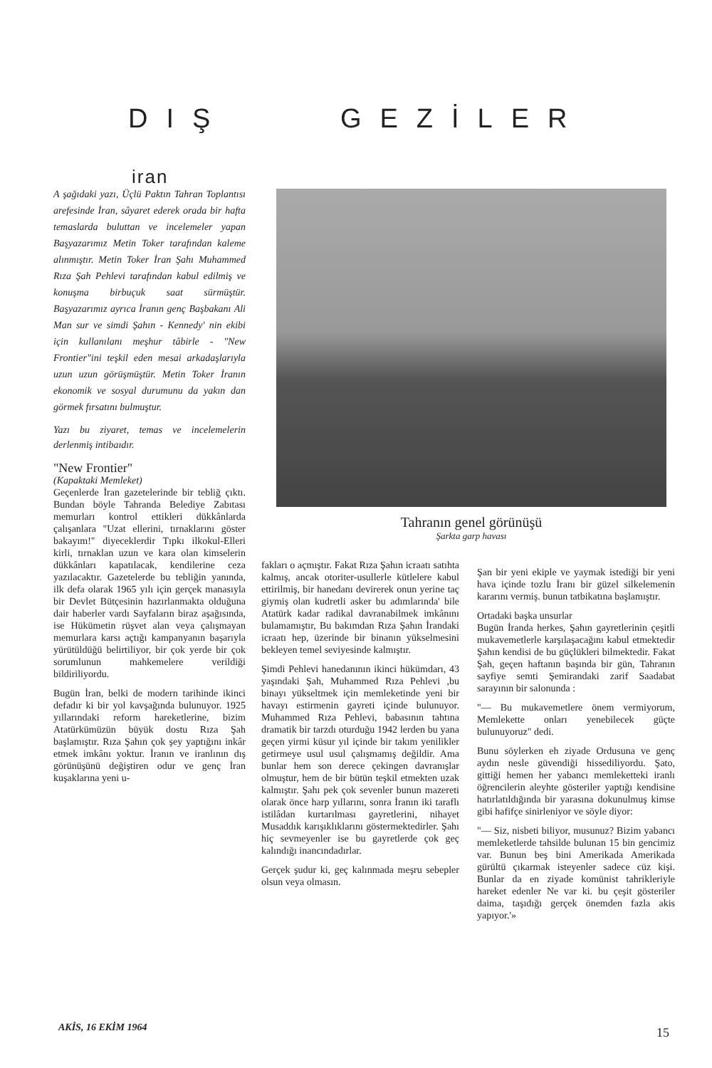DIŞ GEZİLER
iran
A şağıdaki yazı, Üçlü Paktın Tahran Toplantısı arefesinde İran, sâyaret ederek orada bir hafta temaslarda buluttan ve incelemeler yapan Başyazarımız Metin Toker tarafından kaleme alınmıştır. Metin Toker İran Şahı Muhammed Rıza Şah Pehlevi tarafından kabul edilmiş ve konuşma birbuçuk saat sürmüştür. Başyazarımız ayrıca İranın genç Başbakanı Ali Man sur ve simdi Şahın - Kennedy' nin ekibi için kullanılanı meşhur tâbirle - "New Frontier"ini teşkil eden mesai arkadaşlarıyla uzun uzun görüşmüştür. Metin Toker İranın ekonomik ve sosyal durumunu da yakın dan görmek fırsatını bulmuştur.
Yazı bu ziyaret, temas ve incelemelerin derlenmiş intibaıdır.
"New Frontier"
(Kapaktaki Memleket)
Geçenlerde İran gazetelerinde bir tebliğ çıktı. Bundan böyle Tahranda Belediye Zabıtası memurları kontrol ettikleri dükkânlarda çalışanlara "Uzat ellerini, tırnaklarını göster bakayım!" diyeceklerdir Tıpkı ilkokul-Elleri kirli, tırnaklan uzun ve kara olan kimselerin dükkânları kapatılacak, kendilerine ceza yazılacaktır. Gazetelerde bu tebliğin yanında, ilk defa olarak 1965 yılı için gerçek manasıyla bir Devlet Bütçesinin hazırlanmakta olduğuna dair haberler vardı Sayfaların biraz aşağısında, ise Hükümetin rüşvet alan veya çalışmayan memurlara karsı açtığı kampanyanın başarıyla yürütüldüğü belirtiliyor, bir çok yerde bir çok sorumlunun mahkemelere verildiği bildiriliyordu.
Bugün İran, belki de modern tarihinde ikinci defadır ki bir yol kavşağında bulunuyor. 1925 yıllarındaki reform hareketlerine, bizim Atatürkümüzün büyük dostu Rıza Şah başlamıştır. Rıza Şahın çok şey yaptığını inkâr etmek imkânı yoktur. İranın ve iranlının dış görünüşünü değiştiren odur ve genç İran kuşaklarına yeni u-
Tahranın genel görünüşü
Şarkta garp havası
fakları o açmıştır. Fakat Rıza Şahın icraatı satıhta kalmış, ancak otoriter-usullerle kütlelere kabul ettirilmiş, bir hanedanı devirerek onun yerine taç giymiş olan kudretli asker bu adımlarında' bile Atatürk kadar radikal davranabilmek imkânını bulamamıştır, Bu bakımdan Rıza Şahın İrandaki icraatı hep, üzerinde bir binanın yükselmesini bekleyen temel seviyesinde kalmıştır.
Şimdi Pehlevi hanedanının ikinci hükümdarı, 43 yaşındaki Şah, Muhammed Rıza Pehlevi ,bu binayı yükseltmek için memleketinde yeni bir havayı estirmenin gayreti içinde bulunuyor. Muhammed Rıza Pehlevi, babasının tahtına dramatik bir tarzdı oturduğu 1942 lerden bu yana geçen yirmi küsur yıl içinde bir takım yenilikler getirmeye usul usul çalışmamış değildir. Ama bunlar hem son derece çekingen davranışlar olmuştur, hem de bir bütün teşkil etmekten uzak kalmıştır. Şahı pek çok sevenler bunun mazereti olarak önce harp yıllarını, sonra İranın iki taraflı istilâdan kurtarılması gayretlerini, nihayet Musaddık karışıklıklarını göstermektedirler. Şahı hiç sevmeyenler ise bu gayretlerde çok geç kalındığı inancındadırlar.
Gerçek şudur ki, geç kalınmada meşru sebepler olsun veya olmasın.
Şan bir yeni ekiple ve yaymak istediği bir yeni hava içinde tozlu İranı bir güzel silkelemenin kararını vermiş. bunun tatbikatına başlamıştır.
Ortadaki başka unsurlar
Bugün İranda herkes, Şahın gayretlerinin çeşitli mukavemetlerle karşılaşacağını kabul etmektedir Şahın kendisi de bu güçlükleri bilmektedir. Fakat Şah, geçen haftanın başında bir gün, Tahranın sayfiye semti Şemirandaki zarif Saadabat sarayının bir salonunda :
"— Bu mukavemetlere önem vermiyorum, Memlekette onları yenebilecek güçte bulunuyoruz" dedi.
Bunu söylerken eh ziyade Ordusuna ve genç aydın nesle güvendiği hissediliyordu. Şato, gittiği hemen her yabancı memleketteki iranlı öğrencilerin aleyhte gösteriler yaptığı kendisine hatırlatıldığında bir yarasına dokunulmuş kimse gibi hafifçe sinirleniyor ve söyle diyor:
"— Siz, nisbeti biliyor, musunuz? Bizim yabancı memleketlerde tahsilde bulunan 15 bin gencimiz var. Bunun beş bini Amerikada Amerikada gürültü çıkarmak isteyenler sadece cüz kişi. Bunlar da en ziyade komünist tahrikleriyle hareket edenler Ne var ki. bu çeşit gösteriler daima, taşıdığı gerçek önemden fazla akis yapıyor.'»
AKİS, 16 EKİM 1964 15